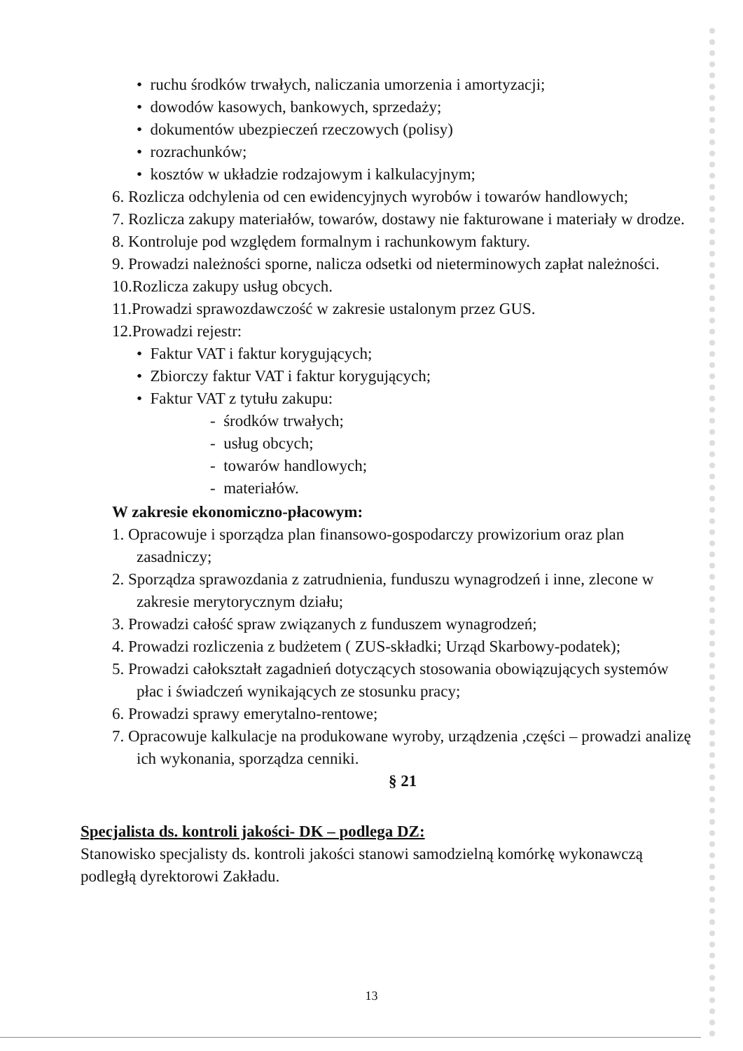• ruchu środków trwałych, naliczania umorzenia i amortyzacji;
• dowodów kasowych, bankowych, sprzedaży;
• dokumentów ubezpieczeń rzeczowych (polisy)
• rozrachunków;
• kosztów w układzie rodzajowym i kalkulacyjnym;
6. Rozlicza odchylenia od cen ewidencyjnych wyrobów i towarów handlowych;
7. Rozlicza zakupy materiałów, towarów, dostawy nie fakturowane i materiały w drodze.
8. Kontroluje pod względem formalnym i rachunkowym faktury.
9. Prowadzi należności sporne, nalicza odsetki od nieterminowych zapłat należności.
10.Rozlicza zakupy usług obcych.
11.Prowadzi sprawozdawczość w zakresie ustalonym przez GUS.
12.Prowadzi rejestr:
• Faktur VAT i faktur korygujących;
• Zbiorczy faktur VAT i faktur korygujących;
• Faktur VAT z tytułu zakupu:
- środków trwałych;
- usług obcych;
- towarów handlowych;
- materiałów.
W zakresie ekonomiczno-płacowym:
1. Opracowuje i sporządza plan finansowo-gospodarczy prowizorium oraz plan zasadniczy;
2. Sporządza sprawozdania z zatrudnienia, funduszu wynagrodzeń i inne, zlecone w zakresie merytorycznym działu;
3. Prowadzi całość spraw związanych z funduszem wynagrodzeń;
4. Prowadzi rozliczenia z budżetem ( ZUS-składki; Urząd Skarbowy-podatek);
5. Prowadzi całokształt zagadnień dotyczących stosowania obowiązujących systemów płac i świadczeń wynikających ze stosunku pracy;
6. Prowadzi sprawy emerytalno-rentowe;
7. Opracowuje kalkulacje na produkowane wyroby, urządzenia ,części – prowadzi analizę ich wykonania, sporządza cenniki.
§ 21
Specjalista ds. kontroli jakości- DK – podlega DZ:
Stanowisko specjalisty ds. kontroli jakości stanowi samodzielną komórkę wykonawczą podległą dyrektorowi Zakładu.
13